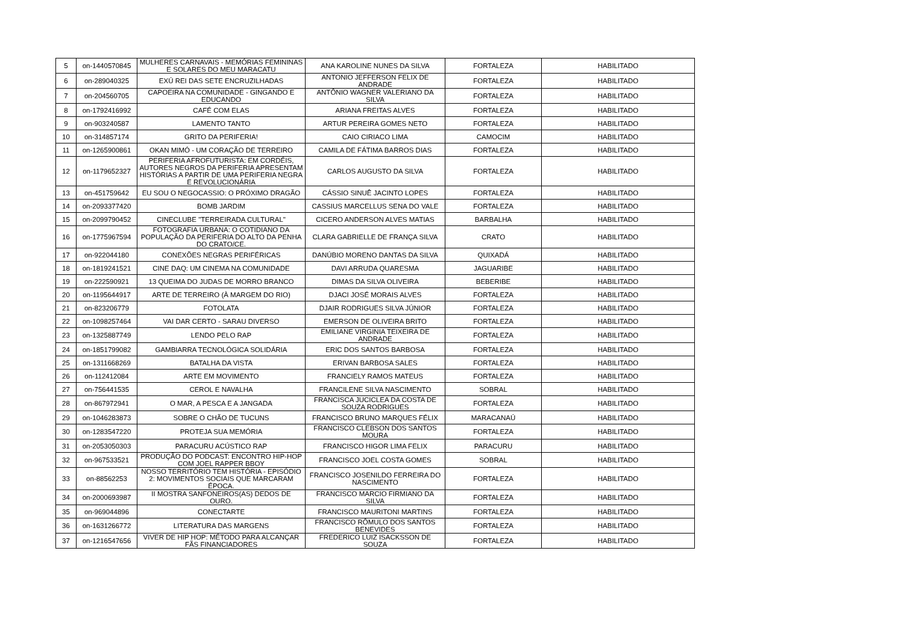| 5 | on-1440570845 | MULHERES CARNAVAIS - MEMÓRIAS FEMININAS E SOLARES DO MEU MARACATU | ANA KAROLINE NUNES DA SILVA | FORTALEZA | HABILITADO |
| 6 | on-289040325 | EXÚ REI DAS SETE ENCRUZILHADAS | ANTONIO JEFFERSON FELIX DE ANDRADE | FORTALEZA | HABILITADO |
| 7 | on-204560705 | CAPOEIRA NA COMUNIDADE - GINGANDO E EDUCANDO | ANTÔNIO WAGNER VALERIANO DA SILVA | FORTALEZA | HABILITADO |
| 8 | on-1792416992 | CAFÉ COM ELAS | ARIANA FREITAS ALVES | FORTALEZA | HABILITADO |
| 9 | on-903240587 | LAMENTO TANTO | ARTUR PEREIRA GOMES NETO | FORTALEZA | HABILITADO |
| 10 | on-314857174 | GRITO DA PERIFERIA! | CAIO CIRIACO LIMA | CAMOCIM | HABILITADO |
| 11 | on-1265900861 | OKAN MIMÓ - UM CORAÇÃO DE TERREIRO | CAMILA DE FÁTIMA BARROS DIAS | FORTALEZA | HABILITADO |
| 12 | on-1179652327 | PERIFERIA AFROFUTURISTA: EM CORDÉIS, AUTORES NEGROS DA PERIFERIA APRESENTAM HISTÓRIAS A PARTIR DE UMA PERIFERIA NEGRA E REVOLUCIONÁRIA | CARLOS AUGUSTO DA SILVA | FORTALEZA | HABILITADO |
| 13 | on-451759642 | EU SOU O NEGOCASSIO: O PRÓXIMO DRAGÃO | CÁSSIO SINUÊ JACINTO LOPES | FORTALEZA | HABILITADO |
| 14 | on-2093377420 | BOMB JARDIM | CASSIUS MARCELLUS SENA DO VALE | FORTALEZA | HABILITADO |
| 15 | on-2099790452 | CINECLUBE "TERREIRADA CULTURAL" | CICERO ANDERSON ALVES MATIAS | BARBALHA | HABILITADO |
| 16 | on-1775967594 | FOTOGRAFIA URBANA: O COTIDIANO DA POPULAÇÃO DA PERIFERIA DO ALTO DA PENHA DO CRATO/CE. | CLARA GABRIELLE DE FRANÇA SILVA | CRATO | HABILITADO |
| 17 | on-922044180 | CONEXÕES NEGRAS PERIFÉRICAS | DANÚBIO MORENO DANTAS DA SILVA | QUIXADÁ | HABILITADO |
| 18 | on-1819241521 | CINE DAQ: UM CINEMA NA COMUNIDADE | DAVI ARRUDA QUARESMA | JAGUARIBE | HABILITADO |
| 19 | on-222590921 | 13 QUEIMA DO JUDAS DE MORRO BRANCO | DIMAS DA SILVA OLIVEIRA | BEBERIBE | HABILITADO |
| 20 | on-1195644917 | ARTE DE TERREIRO (À MARGEM DO RIO) | DJACI JOSÉ MORAIS ALVES | FORTALEZA | HABILITADO |
| 21 | on-823206779 | FOTOLATA | DJAIR RODRIGUES SILVA JÚNIOR | FORTALEZA | HABILITADO |
| 22 | on-1098257464 | VAI DAR CERTO - SARAU DIVERSO | EMERSON DE OLIVEIRA BRITO | FORTALEZA | HABILITADO |
| 23 | on-1325887749 | LENDO PELO RAP | EMILIANE VIRGINIA TEIXEIRA DE ANDRADE | FORTALEZA | HABILITADO |
| 24 | on-1851799082 | GAMBIARRA TECNOLÓGICA SOLIDÁRIA | ERIC DOS SANTOS BARBOSA | FORTALEZA | HABILITADO |
| 25 | on-1311668269 | BATALHA DA VISTA | ERIVAN BARBOSA SALES | FORTALEZA | HABILITADO |
| 26 | on-112412084 | ARTE EM MOVIMENTO | FRANCIELY RAMOS MATEUS | FORTALEZA | HABILITADO |
| 27 | on-756441535 | CEROL E NAVALHA | FRANCILENE SILVA NASCIMENTO | SOBRAL | HABILITADO |
| 28 | on-867972941 | O MAR, A PESCA E A JANGADA | FRANCISCA JUCICLEA DA COSTA DE SOUZA RODRIGUES | FORTALEZA | HABILITADO |
| 29 | on-1046283873 | SOBRE O CHÃO DE TUCUNS | FRANCISCO BRUNO MARQUES FÉLIX | MARACANAÚ | HABILITADO |
| 30 | on-1283547220 | PROTEJA SUA MEMÓRIA | FRANCISCO CLEBSON DOS SANTOS MOURA | FORTALEZA | HABILITADO |
| 31 | on-2053050303 | PARACURU ACÚSTICO RAP | FRANCISCO HIGOR LIMA FELIX | PARACURU | HABILITADO |
| 32 | on-967533521 | PRODUÇÃO DO PODCAST: ENCONTRO HIP-HOP COM JOEL RAPPER BBOY | FRANCISCO JOEL COSTA GOMES | SOBRAL | HABILITADO |
| 33 | on-88562253 | NOSSO TERRITÓRIO TEM HISTÓRIA - EPISÓDIO 2: MOVIMENTOS SOCIAIS QUE MARCARAM ÉPOCA. | FRANCISCO JOSENILDO FERREIRA DO NASCIMENTO | FORTALEZA | HABILITADO |
| 34 | on-2000693987 | II MOSTRA SANFONEIROS(AS) DEDOS DE OURO. | FRANCISCO MARCIO FIRMIANO DA SILVA | FORTALEZA | HABILITADO |
| 35 | on-969044896 | CONECTARTE | FRANCISCO MAURITONI MARTINS | FORTALEZA | HABILITADO |
| 36 | on-1631266772 | LITERATURA DAS MARGENS | FRANCISCO RÔMULO DOS SANTOS BENEVIDES | FORTALEZA | HABILITADO |
| 37 | on-1216547656 | VIVER DE HIP HOP: MÉTODO PARA ALCANÇAR FÃS FINANCIADORES | FREDERICO LUIZ ISACKSSON DE SOUZA | FORTALEZA | HABILITADO |